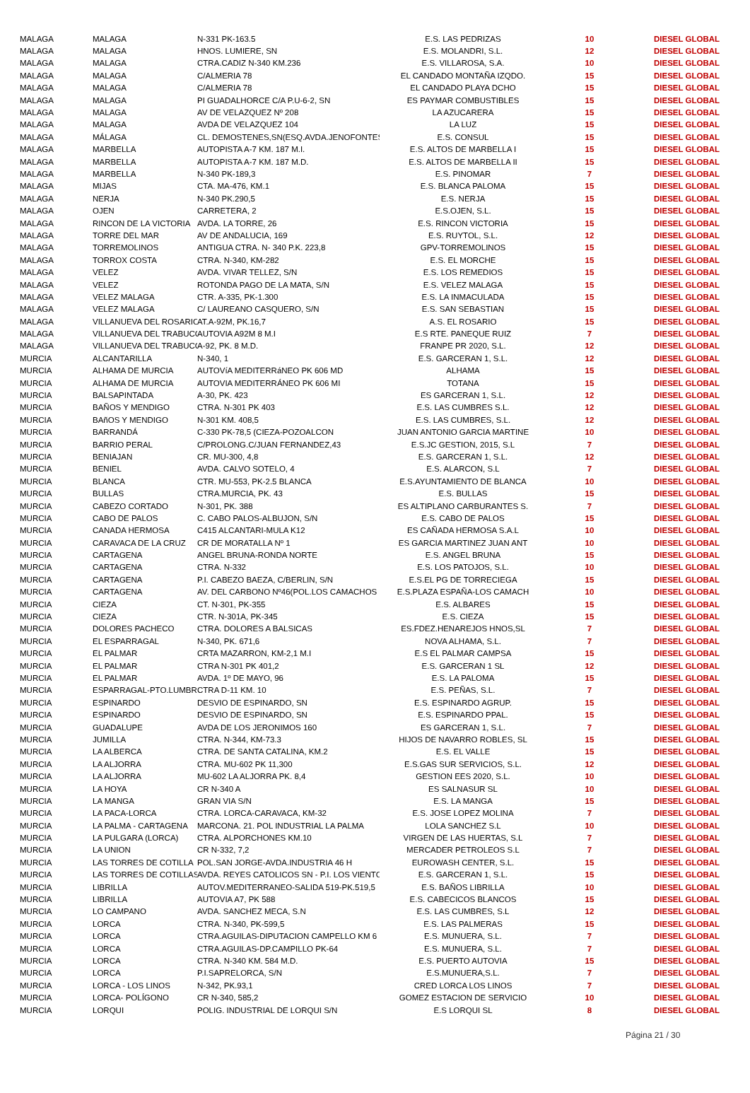| MALAGA | MALAGA | N-331 PK-163.5 | E.S. LAS PEDRIZAS | 10 | DIESEL GLOBAL |
| MALAGA | MALAGA | HNOS. LUMIERE, SN | E.S. MOLANDRI, S.L. | 12 | DIESEL GLOBAL |
| MALAGA | MALAGA | CTRA.CADIZ N-340 KM.236 | E.S. VILLAROSA, S.A. | 10 | DIESEL GLOBAL |
| MALAGA | MALAGA | C/ALMERIA 78 | EL CANDADO MONTAÑA IZQDO. | 15 | DIESEL GLOBAL |
| MALAGA | MALAGA | C/ALMERIA 78 | EL CANDADO PLAYA DCHO | 15 | DIESEL GLOBAL |
| MALAGA | MALAGA | PI GUADALHORCE C/A P.U-6-2, SN | ES PAYMAR COMBUSTIBLES | 15 | DIESEL GLOBAL |
| MALAGA | MALAGA | AV DE VELAZQUEZ Nº 208 | LA AZUCARERA | 15 | DIESEL GLOBAL |
| MALAGA | MALAGA | AVDA DE VELAZQUEZ 104 | LA LUZ | 15 | DIESEL GLOBAL |
| MALAGA | MÁLAGA | CL. DEMOSTENES,SN(ESQ.AVDA.JENOFONTES | E.S. CONSUL | 15 | DIESEL GLOBAL |
| MALAGA | MARBELLA | AUTOPISTA A-7 KM. 187 M.I. | E.S. ALTOS DE MARBELLA I | 15 | DIESEL GLOBAL |
| MALAGA | MARBELLA | AUTOPISTA A-7 KM. 187 M.D. | E.S. ALTOS DE MARBELLA II | 15 | DIESEL GLOBAL |
| MALAGA | MARBELLA | N-340 PK-189,3 | E.S. PINOMAR | 7 | DIESEL GLOBAL |
| MALAGA | MIJAS | CTA. MA-476, KM.1 | E.S. BLANCA PALOMA | 15 | DIESEL GLOBAL |
| MALAGA | NERJA | N-340 PK.290,5 | E.S. NERJA | 15 | DIESEL GLOBAL |
| MALAGA | OJEN | CARRETERA, 2 | E.S.OJEN, S.L. | 15 | DIESEL GLOBAL |
| MALAGA | RINCON DE LA VICTORIA | AVDA. LA TORRE, 26 | E.S. RINCON VICTORIA | 15 | DIESEL GLOBAL |
| MALAGA | TORRE DEL MAR | AV DE ANDALUCIA, 169 | E.S. RUYTOL, S.L. | 12 | DIESEL GLOBAL |
| MALAGA | TORREMOLINOS | ANTIGUA CTRA. N- 340 P.K. 223,8 | GPV-TORREMOLINOS | 15 | DIESEL GLOBAL |
| MALAGA | TORROX COSTA | CTRA. N-340, KM-282 | E.S. EL MORCHE | 15 | DIESEL GLOBAL |
| MALAGA | VELEZ | AVDA. VIVAR TELLEZ, S/N | E.S. LOS REMEDIOS | 15 | DIESEL GLOBAL |
| MALAGA | VELEZ | ROTONDA PAGO DE LA MATA, S/N | E.S. VELEZ MALAGA | 15 | DIESEL GLOBAL |
| MALAGA | VELEZ MALAGA | CTR. A-335, PK-1.300 | E.S. LA INMACULADA | 15 | DIESEL GLOBAL |
| MALAGA | VELEZ MALAGA | C/ LAUREANO CASQUERO, S/N | E.S. SAN SEBASTIAN | 15 | DIESEL GLOBAL |
| MALAGA | VILLANUEVA DEL ROSARIO | AT.A-92M, PK.16,7 | A.S. EL ROSARIO | 15 | DIESEL GLOBAL |
| MALAGA | VILLANUEVA DEL TRABUCO | AUTOVIA A92M 8 M.I | E.S RTE. PANEQUE RUIZ | 7 | DIESEL GLOBAL |
| MALAGA | VILLANUEVA DEL TRABUCO | A-92, PK. 8 M.D. | FRANPE PR 2020, S.L. | 12 | DIESEL GLOBAL |
| MURCIA | ALCANTARILLA | N-340, 1 | E.S. GARCERAN 1, S.L. | 12 | DIESEL GLOBAL |
| MURCIA | ALHAMA DE MURCIA | AUTOVíA MEDITERRáNEO PK 606 MD | ALHAMA | 15 | DIESEL GLOBAL |
| MURCIA | ALHAMA DE MURCIA | AUTOVIA MEDITERRÁNEO PK 606 MI | TOTANA | 15 | DIESEL GLOBAL |
| MURCIA | BALSAPINTADA | A-30, PK. 423 | ES GARCERAN 1, S.L. | 12 | DIESEL GLOBAL |
| MURCIA | BAÑOS Y MENDIGO | CTRA. N-301 PK 403 | E.S. LAS CUMBRES S.L. | 12 | DIESEL GLOBAL |
| MURCIA | BAñOS Y MENDIGO | N-301 KM. 408,5 | E.S. LAS CUMBRES, S.L. | 12 | DIESEL GLOBAL |
| MURCIA | BARRANDÁ | C-330 PK-78,5 (CIEZA-POZOALCON | JUAN ANTONIO GARCIA MARTINE | 10 | DIESEL GLOBAL |
| MURCIA | BARRIO PERAL | C/PROLONG.C/JUAN FERNANDEZ,43 | E.S.JC GESTION, 2015, S.L | 7 | DIESEL GLOBAL |
| MURCIA | BENIAJAN | CR. MU-300, 4,8 | E.S. GARCERAN 1, S.L. | 12 | DIESEL GLOBAL |
| MURCIA | BENIEL | AVDA. CALVO SOTELO, 4 | E.S. ALARCON, S.L | 7 | DIESEL GLOBAL |
| MURCIA | BLANCA | CTR. MU-553, PK-2.5 BLANCA | E.S.AYUNTAMIENTO DE BLANCA | 10 | DIESEL GLOBAL |
| MURCIA | BULLAS | CTRA.MURCIA, PK. 43 | E.S. BULLAS | 15 | DIESEL GLOBAL |
| MURCIA | CABEZO CORTADO | N-301, PK. 388 | ES ALTIPLANO CARBURANTES S. | 7 | DIESEL GLOBAL |
| MURCIA | CABO DE PALOS | C. CABO PALOS-ALBUJON, S/N | E.S. CABO DE PALOS | 15 | DIESEL GLOBAL |
| MURCIA | CANADA HERMOSA | C415 ALCANTARI-MULA K12 | ES CAÑADA HERMOSA S.A.L | 10 | DIESEL GLOBAL |
| MURCIA | CARAVACA DE LA CRUZ | CR DE MORATALLA Nº 1 | ES GARCIA MARTINEZ JUAN ANT | 10 | DIESEL GLOBAL |
| MURCIA | CARTAGENA | ANGEL BRUNA-RONDA NORTE | E.S. ANGEL BRUNA | 15 | DIESEL GLOBAL |
| MURCIA | CARTAGENA | CTRA. N-332 | E.S. LOS PATOJOS, S.L. | 10 | DIESEL GLOBAL |
| MURCIA | CARTAGENA | P.I. CABEZO BAEZA, C/BERLIN, S/N | E.S.EL PG DE TORRECIEGA | 15 | DIESEL GLOBAL |
| MURCIA | CARTAGENA | AV. DEL CARBONO Nº46(POL.LOS CAMACHOS | E.S.PLAZA ESPAÑA-LOS CAMACH | 10 | DIESEL GLOBAL |
| MURCIA | CIEZA | CT. N-301, PK-355 | E.S. ALBARES | 15 | DIESEL GLOBAL |
| MURCIA | CIEZA | CTR. N-301A, PK-345 | E.S. CIEZA | 15 | DIESEL GLOBAL |
| MURCIA | DOLORES PACHECO | CTRA. DOLORES A BALSICAS | ES.FDEZ.HENAREJOS HNOS,SL | 7 | DIESEL GLOBAL |
| MURCIA | EL ESPARRAGAL | N-340, PK. 671,6 | NOVA ALHAMA, S.L. | 7 | DIESEL GLOBAL |
| MURCIA | EL PALMAR | CRTA MAZARRON, KM-2,1 M.I | E.S EL PALMAR CAMPSA | 15 | DIESEL GLOBAL |
| MURCIA | EL PALMAR | CTRA N-301 PK 401,2 | E.S. GARCERAN 1 SL | 12 | DIESEL GLOBAL |
| MURCIA | EL PALMAR | AVDA. 1º DE MAYO, 96 | E.S. LA PALOMA | 15 | DIESEL GLOBAL |
| MURCIA | ESPARRAGAL-PTO.LUMBRER | CTRA D-11 KM. 10 | E.S. PEÑAS, S.L. | 7 | DIESEL GLOBAL |
| MURCIA | ESPINARDO | DESVIO DE ESPINARDO, SN | E.S. ESPINARDO AGRUP. | 15 | DIESEL GLOBAL |
| MURCIA | ESPINARDO | DESVIO DE ESPINARDO, SN | E.S. ESPINARDO PPAL. | 15 | DIESEL GLOBAL |
| MURCIA | GUADALUPE | AVDA DE LOS JERONIMOS 160 | ES GARCERAN 1, S.L. | 7 | DIESEL GLOBAL |
| MURCIA | JUMILLA | CTRA. N-344, KM-73.3 | HIJOS DE NAVARRO ROBLES, SL | 15 | DIESEL GLOBAL |
| MURCIA | LA ALBERCA | CTRA. DE SANTA CATALINA, KM.2 | E.S. EL VALLE | 15 | DIESEL GLOBAL |
| MURCIA | LA ALJORRA | CTRA. MU-602 PK 11,300 | E.S.GAS SUR SERVICIOS, S.L. | 12 | DIESEL GLOBAL |
| MURCIA | LA ALJORRA | MU-602 LA ALJORRA PK. 8,4 | GESTION EES 2020, S.L. | 10 | DIESEL GLOBAL |
| MURCIA | LA HOYA | CR N-340 A | ES SALNASUR SL | 10 | DIESEL GLOBAL |
| MURCIA | LA MANGA | GRAN VIA S/N | E.S. LA MANGA | 15 | DIESEL GLOBAL |
| MURCIA | LA PACA-LORCA | CTRA. LORCA-CARAVACA, KM-32 | E.S. JOSE LOPEZ MOLINA | 7 | DIESEL GLOBAL |
| MURCIA | LA PALMA - CARTAGENA | MARCONA. 21. POL INDUSTRIAL LA PALMA | LOLA SANCHEZ S.L | 10 | DIESEL GLOBAL |
| MURCIA | LA PULGARA (LORCA) | CTRA. ALPORCHONES KM.10 | VIRGEN DE LAS HUERTAS, S.L | 7 | DIESEL GLOBAL |
| MURCIA | LA UNION | CR N-332, 7,2 | MERCADER PETROLEOS S.L | 7 | DIESEL GLOBAL |
| MURCIA | LAS TORRES DE COTILLA | POL.SAN JORGE-AVDA.INDUSTRIA 46 H | EUROWASH CENTER, S.L. | 15 | DIESEL GLOBAL |
| MURCIA | LAS TORRES DE COTILLAS | AVDA. REYES CATOLICOS SN - P.I. LOS VIENTO | E.S. GARCERAN 1, S.L. | 15 | DIESEL GLOBAL |
| MURCIA | LIBRILLA | AUTOV.MEDITERRANEO-SALIDA 519-PK.519,5 | E.S. BAÑOS LIBRILLA | 10 | DIESEL GLOBAL |
| MURCIA | LIBRILLA | AUTOVIA A7, PK 588 | E.S. CABECICOS BLANCOS | 15 | DIESEL GLOBAL |
| MURCIA | LO CAMPANO | AVDA. SANCHEZ MECA, S.N | E.S. LAS CUMBRES, S.L | 12 | DIESEL GLOBAL |
| MURCIA | LORCA | CTRA. N-340, PK-599,5 | E.S. LAS PALMERAS | 15 | DIESEL GLOBAL |
| MURCIA | LORCA | CTRA.AGUILAS-DIPUTACION CAMPELLO KM 6 | E.S. MUNUERA, S.L. | 7 | DIESEL GLOBAL |
| MURCIA | LORCA | CTRA.AGUILAS-DP.CAMPILLO PK-64 | E.S. MUNUERA, S.L. | 7 | DIESEL GLOBAL |
| MURCIA | LORCA | CTRA. N-340 KM. 584 M.D. | E.S. PUERTO AUTOVIA | 15 | DIESEL GLOBAL |
| MURCIA | LORCA | P.I.SAPRELORCA, S/N | E.S.MUNUERA,S.L. | 7 | DIESEL GLOBAL |
| MURCIA | LORCA - LOS LINOS | N-342, PK.93,1 | CRED LORCA LOS LINOS | 7 | DIESEL GLOBAL |
| MURCIA | LORCA- POLÍGONO | CR N-340, 585,2 | GOMEZ ESTACION DE SERVICIO | 10 | DIESEL GLOBAL |
| MURCIA | LORQUI | POLIG. INDUSTRIAL DE LORQUI S/N | E.S LORQUI SL | 8 | DIESEL GLOBAL |
Página 21 / 30